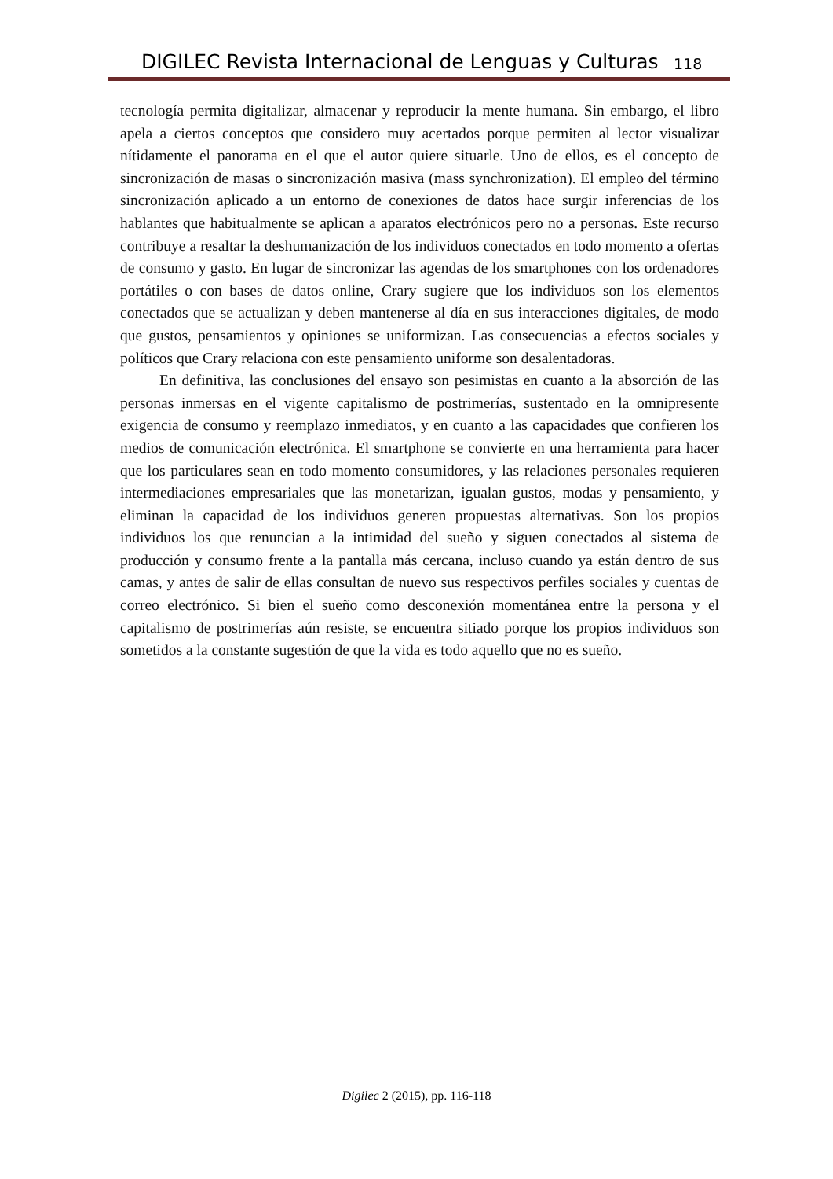DIGILEC Revista Internacional de Lenguas y Culturas 118
tecnología permita digitalizar, almacenar y reproducir la mente humana. Sin embargo, el libro apela a ciertos conceptos que considero muy acertados porque permiten al lector visualizar nítidamente el panorama en el que el autor quiere situarle. Uno de ellos, es el concepto de sincronización de masas o sincronización masiva (mass synchronization). El empleo del término sincronización aplicado a un entorno de conexiones de datos hace surgir inferencias de los hablantes que habitualmente se aplican a aparatos electrónicos pero no a personas. Este recurso contribuye a resaltar la deshumanización de los individuos conectados en todo momento a ofertas de consumo y gasto. En lugar de sincronizar las agendas de los smartphones con los ordenadores portátiles o con bases de datos online, Crary sugiere que los individuos son los elementos conectados que se actualizan y deben mantenerse al día en sus interacciones digitales, de modo que gustos, pensamientos y opiniones se uniformizan. Las consecuencias a efectos sociales y políticos que Crary relaciona con este pensamiento uniforme son desalentadoras.
En definitiva, las conclusiones del ensayo son pesimistas en cuanto a la absorción de las personas inmersas en el vigente capitalismo de postrimerías, sustentado en la omnipresente exigencia de consumo y reemplazo inmediatos, y en cuanto a las capacidades que confieren los medios de comunicación electrónica. El smartphone se convierte en una herramienta para hacer que los particulares sean en todo momento consumidores, y las relaciones personales requieren intermediaciones empresariales que las monetarizan, igualan gustos, modas y pensamiento, y eliminan la capacidad de los individuos generen propuestas alternativas. Son los propios individuos los que renuncian a la intimidad del sueño y siguen conectados al sistema de producción y consumo frente a la pantalla más cercana, incluso cuando ya están dentro de sus camas, y antes de salir de ellas consultan de nuevo sus respectivos perfiles sociales y cuentas de correo electrónico. Si bien el sueño como desconexión momentánea entre la persona y el capitalismo de postrimerías aún resiste, se encuentra sitiado porque los propios individuos son sometidos a la constante sugestión de que la vida es todo aquello que no es sueño.
Digilec 2 (2015), pp. 116-118